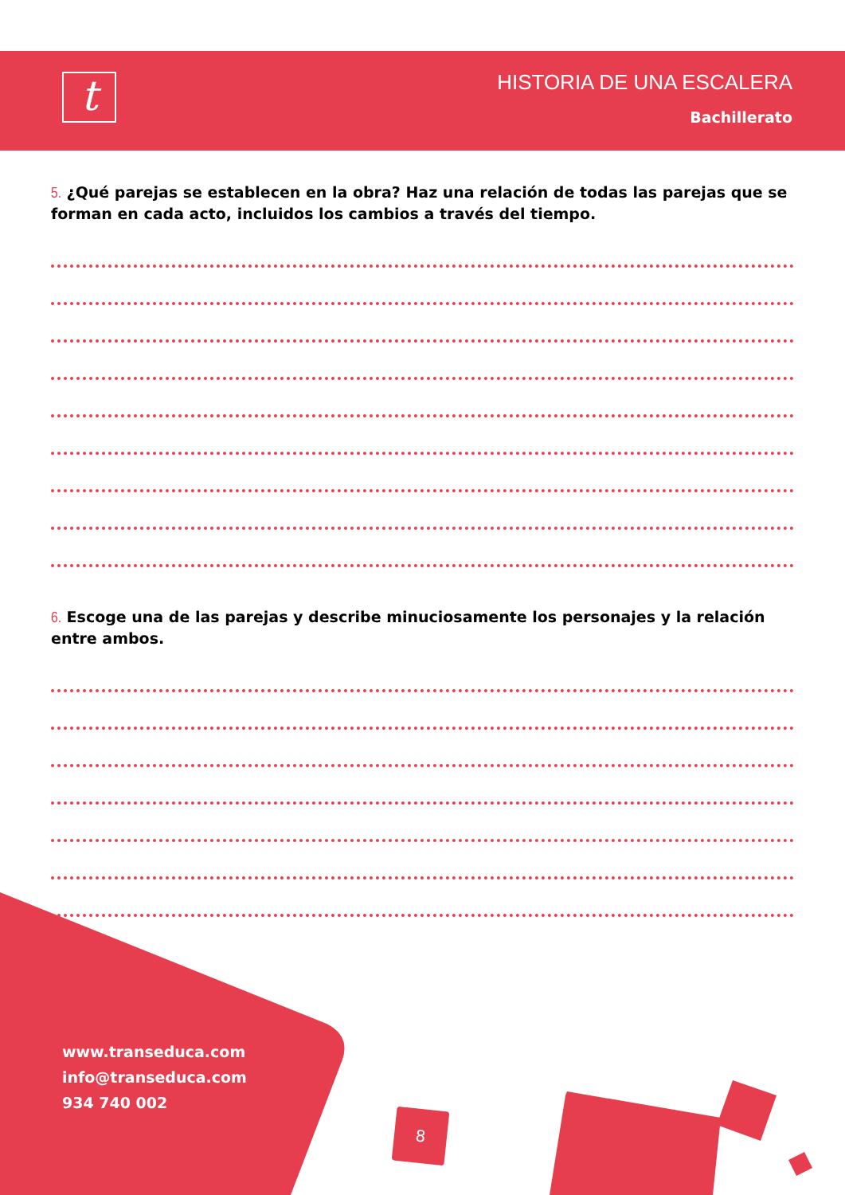t HISTORIA DE UNA ESCALERA
Bachillerato
5. ¿Qué parejas se establecen en la obra? Haz una relación de todas las parejas que se forman en cada acto, incluidos los cambios a través del tiempo.
6. Escoge una de las parejas y describe minuciosamente los personajes y la relación entre ambos.
www.transeduca.com
info@transeduca.com
934 740 002
8